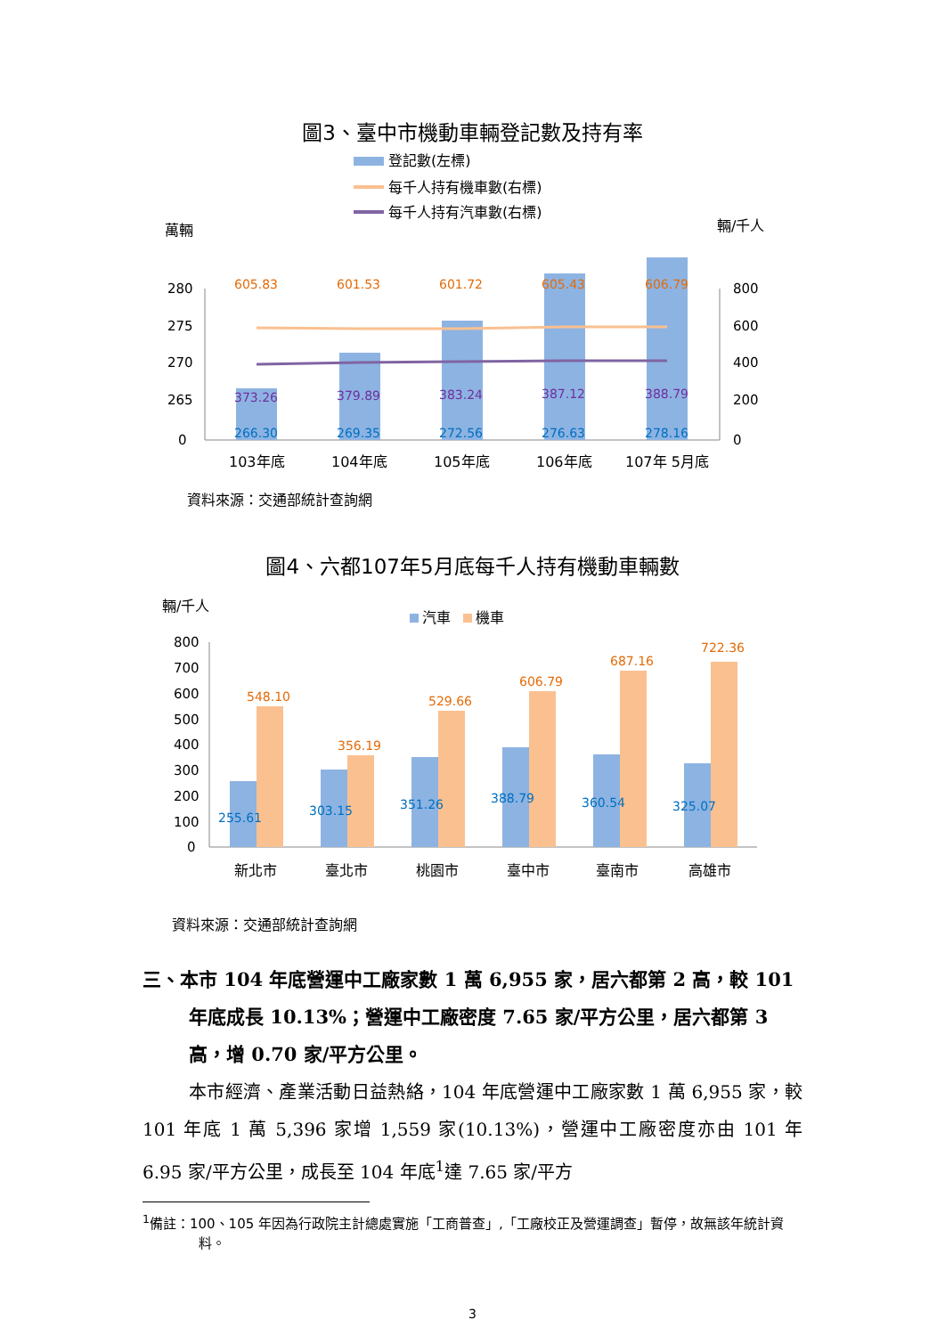圖3、臺中市機動車輛登記數及持有率
登記數(左標)
每千人持有機車數(右標)
每千人持有汽車數(右標)
萬輛
輛/千人
280
275
270
265
0
800
600
400
200
0
605.83
601.53
601.72
605.43
606.79
373.26
379.89
383.24
387.12
388.79
266.30
269.35
272.56
276.63
278.16
103年底
104年底
105年底
106年底
107年 5月底
資料來源：交通部統計查詢網
圖4、六都107年5月底每千人持有機動車輛數
輛/千人
汽車
機車
800
700
600
500
400
300
200
100
0
548.10
356.19
529.66
606.79
687.16
722.36
255.61
303.15
351.26
388.79
360.54
325.07
新北市
臺北市
桃園市
臺中市
臺南市
高雄市
資料來源：交通部統計查詢網
三、本市 104 年底營運中工廠家數 1 萬 6,955 家，居六都第 2 高，較 101 年底成長 10.13%；營運中工廠密度 7.65 家/平方公里，居六都第 3 高，增 0.70 家/平方公里。
本市經濟、產業活動日益熱絡，104 年底營運中工廠家數 1 萬 6,955 家，較 101 年底 1 萬 5,396 家增 1,559 家(10.13%)，營運中工廠密度亦由 101 年 6.95 家/平方公里，成長至 104 年底<sup>1</sup>達 7.65 家/平方
<sup>1</sup> 備註：100、105 年因為行政院主計總處實施「工商普查」,「工廠校正及營運調查」暫停，故無該年統計資料。
3